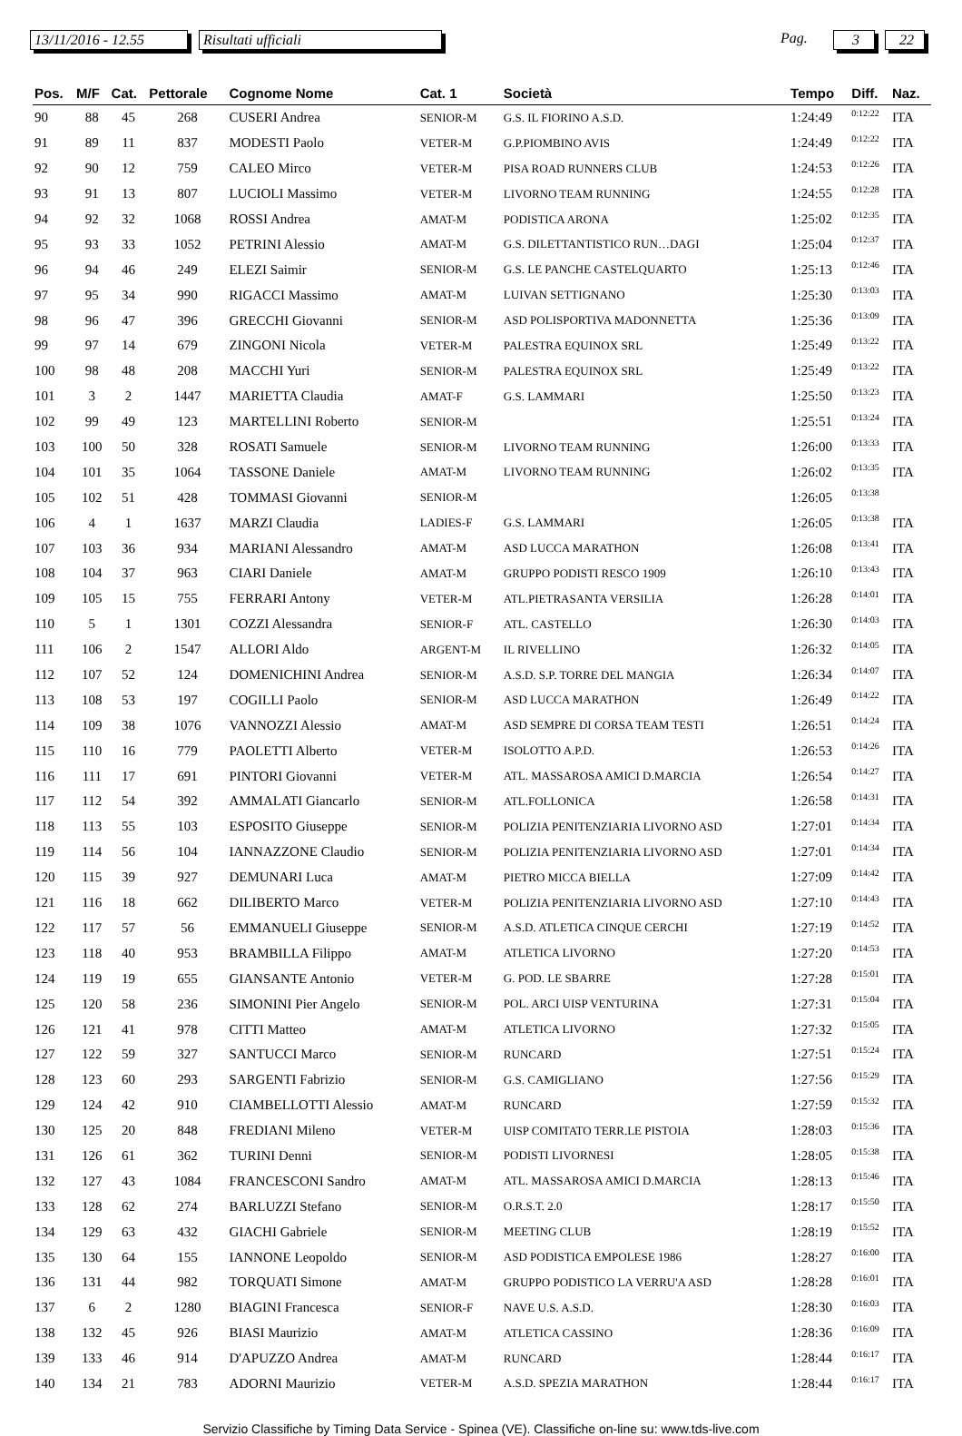13/11/2016 - 12.55
Risultati ufficiali Pag. 3 22
| Pos. | M/F | Cat. | Pettorale | Cognome Nome | Cat. 1 | Società | Tempo | Diff. | Naz. |
| --- | --- | --- | --- | --- | --- | --- | --- | --- | --- |
| 90 | 88 | 45 | 268 | CUSERI Andrea | SENIOR-M | G.S. IL FIORINO A.S.D. | 1:24:49 | 0:12:22 | ITA |
| 91 | 89 | 11 | 837 | MODESTI Paolo | VETER-M | G.P.PIOMBINO AVIS | 1:24:49 | 0:12:22 | ITA |
| 92 | 90 | 12 | 759 | CALEO Mirco | VETER-M | PISA ROAD RUNNERS CLUB | 1:24:53 | 0:12:26 | ITA |
| 93 | 91 | 13 | 807 | LUCIOLI Massimo | VETER-M | LIVORNO TEAM RUNNING | 1:24:55 | 0:12:28 | ITA |
| 94 | 92 | 32 | 1068 | ROSSI Andrea | AMAT-M | PODISTICA ARONA | 1:25:02 | 0:12:35 | ITA |
| 95 | 93 | 33 | 1052 | PETRINI Alessio | AMAT-M | G.S. DILETTANTISTICO RUN…DAGI | 1:25:04 | 0:12:37 | ITA |
| 96 | 94 | 46 | 249 | ELEZI Saimir | SENIOR-M | G.S. LE PANCHE CASTELQUARTO | 1:25:13 | 0:12:46 | ITA |
| 97 | 95 | 34 | 990 | RIGACCI Massimo | AMAT-M | LUIVAN SETTIGNANO | 1:25:30 | 0:13:03 | ITA |
| 98 | 96 | 47 | 396 | GRECCHI Giovanni | SENIOR-M | ASD POLISPORTIVA MADONNETTA | 1:25:36 | 0:13:09 | ITA |
| 99 | 97 | 14 | 679 | ZINGONI Nicola | VETER-M | PALESTRA EQUINOX SRL | 1:25:49 | 0:13:22 | ITA |
| 100 | 98 | 48 | 208 | MACCHI Yuri | SENIOR-M | PALESTRA EQUINOX SRL | 1:25:49 | 0:13:22 | ITA |
| 101 | 3 | 2 | 1447 | MARIETTA Claudia | AMAT-F | G.S. LAMMARI | 1:25:50 | 0:13:23 | ITA |
| 102 | 99 | 49 | 123 | MARTELLINI Roberto | SENIOR-M | | 1:25:51 | 0:13:24 | ITA |
| 103 | 100 | 50 | 328 | ROSATI Samuele | SENIOR-M | LIVORNO TEAM RUNNING | 1:26:00 | 0:13:33 | ITA |
| 104 | 101 | 35 | 1064 | TASSONE Daniele | AMAT-M | LIVORNO TEAM RUNNING | 1:26:02 | 0:13:35 | ITA |
| 105 | 102 | 51 | 428 | TOMMASI Giovanni | SENIOR-M | | 1:26:05 | 0:13:38 | |
| 106 | 4 | 1 | 1637 | MARZI Claudia | LADIES-F | G.S. LAMMARI | 1:26:05 | 0:13:38 | ITA |
| 107 | 103 | 36 | 934 | MARIANI Alessandro | AMAT-M | ASD LUCCA MARATHON | 1:26:08 | 0:13:41 | ITA |
| 108 | 104 | 37 | 963 | CIARI Daniele | AMAT-M | GRUPPO PODISTI RESCO 1909 | 1:26:10 | 0:13:43 | ITA |
| 109 | 105 | 15 | 755 | FERRARI Antony | VETER-M | ATL.PIETRASANTA VERSILIA | 1:26:28 | 0:14:01 | ITA |
| 110 | 5 | 1 | 1301 | COZZI Alessandra | SENIOR-F | ATL. CASTELLO | 1:26:30 | 0:14:03 | ITA |
| 111 | 106 | 2 | 1547 | ALLORI Aldo | ARGENT-M | IL RIVELLINO | 1:26:32 | 0:14:05 | ITA |
| 112 | 107 | 52 | 124 | DOMENICHINI Andrea | SENIOR-M | A.S.D. S.P. TORRE DEL MANGIA | 1:26:34 | 0:14:07 | ITA |
| 113 | 108 | 53 | 197 | COGILLI Paolo | SENIOR-M | ASD LUCCA MARATHON | 1:26:49 | 0:14:22 | ITA |
| 114 | 109 | 38 | 1076 | VANNOZZI Alessio | AMAT-M | ASD SEMPRE DI CORSA TEAM TESTI | 1:26:51 | 0:14:24 | ITA |
| 115 | 110 | 16 | 779 | PAOLETTI Alberto | VETER-M | ISOLOTTO A.P.D. | 1:26:53 | 0:14:26 | ITA |
| 116 | 111 | 17 | 691 | PINTORI Giovanni | VETER-M | ATL. MASSAROSA AMICI D.MARCIA | 1:26:54 | 0:14:27 | ITA |
| 117 | 112 | 54 | 392 | AMMALATI Giancarlo | SENIOR-M | ATL.FOLLONICA | 1:26:58 | 0:14:31 | ITA |
| 118 | 113 | 55 | 103 | ESPOSITO Giuseppe | SENIOR-M | POLIZIA PENITENZIARIA LIVORNO ASD | 1:27:01 | 0:14:34 | ITA |
| 119 | 114 | 56 | 104 | IANNAZZONE Claudio | SENIOR-M | POLIZIA PENITENZIARIA LIVORNO ASD | 1:27:01 | 0:14:34 | ITA |
| 120 | 115 | 39 | 927 | DEMUNARI Luca | AMAT-M | PIETRO MICCA BIELLA | 1:27:09 | 0:14:42 | ITA |
| 121 | 116 | 18 | 662 | DILIBERTO Marco | VETER-M | POLIZIA PENITENZIARIA LIVORNO ASD | 1:27:10 | 0:14:43 | ITA |
| 122 | 117 | 57 | 56 | EMMANUELI Giuseppe | SENIOR-M | A.S.D. ATLETICA CINQUE CERCHI | 1:27:19 | 0:14:52 | ITA |
| 123 | 118 | 40 | 953 | BRAMBILLA Filippo | AMAT-M | ATLETICA LIVORNO | 1:27:20 | 0:14:53 | ITA |
| 124 | 119 | 19 | 655 | GIANSANTE Antonio | VETER-M | G. POD. LE SBARRE | 1:27:28 | 0:15:01 | ITA |
| 125 | 120 | 58 | 236 | SIMONINI Pier Angelo | SENIOR-M | POL. ARCI UISP VENTURINA | 1:27:31 | 0:15:04 | ITA |
| 126 | 121 | 41 | 978 | CITTI Matteo | AMAT-M | ATLETICA LIVORNO | 1:27:32 | 0:15:05 | ITA |
| 127 | 122 | 59 | 327 | SANTUCCI Marco | SENIOR-M | RUNCARD | 1:27:51 | 0:15:24 | ITA |
| 128 | 123 | 60 | 293 | SARGENTI Fabrizio | SENIOR-M | G.S. CAMIGLIANO | 1:27:56 | 0:15:29 | ITA |
| 129 | 124 | 42 | 910 | CIAMBELLOTTI Alessio | AMAT-M | RUNCARD | 1:27:59 | 0:15:32 | ITA |
| 130 | 125 | 20 | 848 | FREDIANI Mileno | VETER-M | UISP COMITATO TERR.LE PISTOIA | 1:28:03 | 0:15:36 | ITA |
| 131 | 126 | 61 | 362 | TURINI Denni | SENIOR-M | PODISTI LIVORNESI | 1:28:05 | 0:15:38 | ITA |
| 132 | 127 | 43 | 1084 | FRANCESCONI Sandro | AMAT-M | ATL. MASSAROSA AMICI D.MARCIA | 1:28:13 | 0:15:46 | ITA |
| 133 | 128 | 62 | 274 | BARLUZZI Stefano | SENIOR-M | O.R.S.T. 2.0 | 1:28:17 | 0:15:50 | ITA |
| 134 | 129 | 63 | 432 | GIACHI Gabriele | SENIOR-M | MEETING CLUB | 1:28:19 | 0:15:52 | ITA |
| 135 | 130 | 64 | 155 | IANNONE Leopoldo | SENIOR-M | ASD PODISTICA EMPOLESE 1986 | 1:28:27 | 0:16:00 | ITA |
| 136 | 131 | 44 | 982 | TORQUATI Simone | AMAT-M | GRUPPO PODISTICO LA VERRU'A ASD | 1:28:28 | 0:16:01 | ITA |
| 137 | 6 | 2 | 1280 | BIAGINI Francesca | SENIOR-F | NAVE U.S. A.S.D. | 1:28:30 | 0:16:03 | ITA |
| 138 | 132 | 45 | 926 | BIASI Maurizio | AMAT-M | ATLETICA CASSINO | 1:28:36 | 0:16:09 | ITA |
| 139 | 133 | 46 | 914 | D'APUZZO Andrea | AMAT-M | RUNCARD | 1:28:44 | 0:16:17 | ITA |
| 140 | 134 | 21 | 783 | ADORNI Maurizio | VETER-M | A.S.D. SPEZIA MARATHON | 1:28:44 | 0:16:17 | ITA |
Servizio Classifiche by Timing Data Service - Spinea (VE). Classifiche on-line su: www.tds-live.com